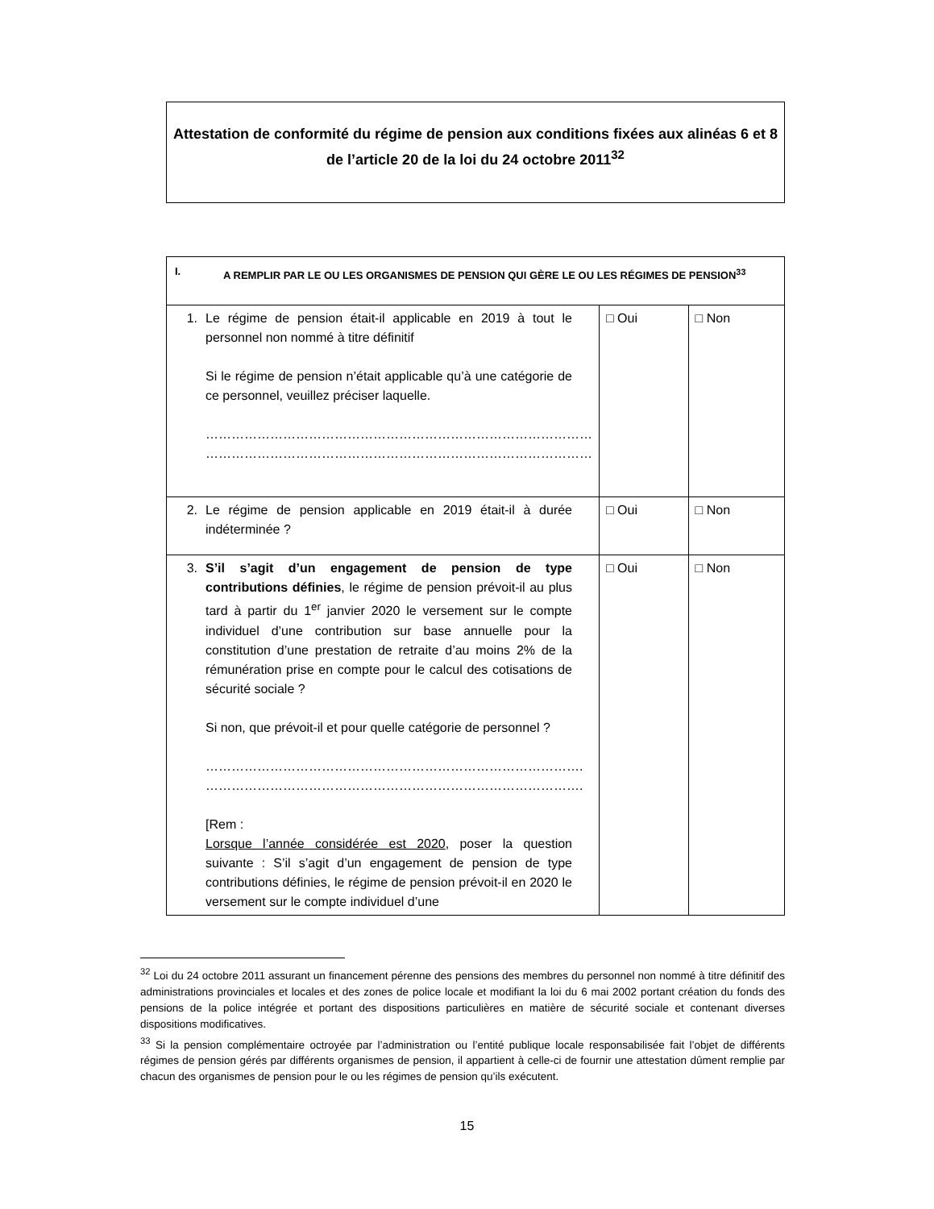Attestation de conformité du régime de pension aux conditions fixées aux alinéas 6 et 8 de l’article 20 de la loi du 24 octobre 2011<sup>32</sup>
| I. A REMPLIR PAR LE OU LES ORGANISMES DE PENSION QUI GÈRE LE OU LES RÉGIMES DE PENSION<sup>33</sup> | | |
| 1. Le régime de pension était-il applicable en 2019 à tout le personnel non nommé à titre définitif Si le régime de pension n’était applicable qu’à une catégorie de ce personnel, veuillez préciser laquelle. ……………………………………………………………………………… ……………………………………………………………………………… | □ Oui | □ Non |
| 2. Le régime de pension applicable en 2019 était-il à durée indéterminée ? | □ Oui | □ Non |
| 3. S’il s’agit d’un engagement de pension de type contributions définies , le régime de pension prévoit-il au plus tard à partir du 1<sup>er</sup> janvier 2020 le versement sur le compte individuel d’une contribution sur base annuelle pour la constitution d’une prestation de retraite d’au moins 2% de la rémunération prise en compte pour le calcul des cotisations de sécurité sociale ? Si non, que prévoit-il et pour quelle catégorie de personnel ? ……………………………………………………………………………. ……………………………………………………………………………. [Rem : Lorsque l’année considérée est 2020 , poser la question suivante : S’il s’agit d’un engagement de pension de type contributions définies, le régime de pension prévoit-il en 2020 le versement sur le compte individuel d’une | □ Oui | □ Non |
<sup>32</sup> Loi du 24 octobre 2011 assurant un financement pérenne des pensions des membres du personnel non nommé à titre définitif des administrations provinciales et locales et des zones de police locale et modifiant la loi du 6 mai 2002 portant création du fonds des pensions de la police intégrée et portant des dispositions particulières en matière de sécurité sociale et contenant diverses dispositions modificatives.
<sup>33</sup> Si la pension complémentaire octroyée par l’administration ou l’entité publique locale responsabilisée fait l’objet de différents régimes de pension gérés par différents organismes de pension, il appartient à celle-ci de fournir une attestation dûment remplie par chacun des organismes de pension pour le ou les régimes de pension qu’ils exécutent.
15